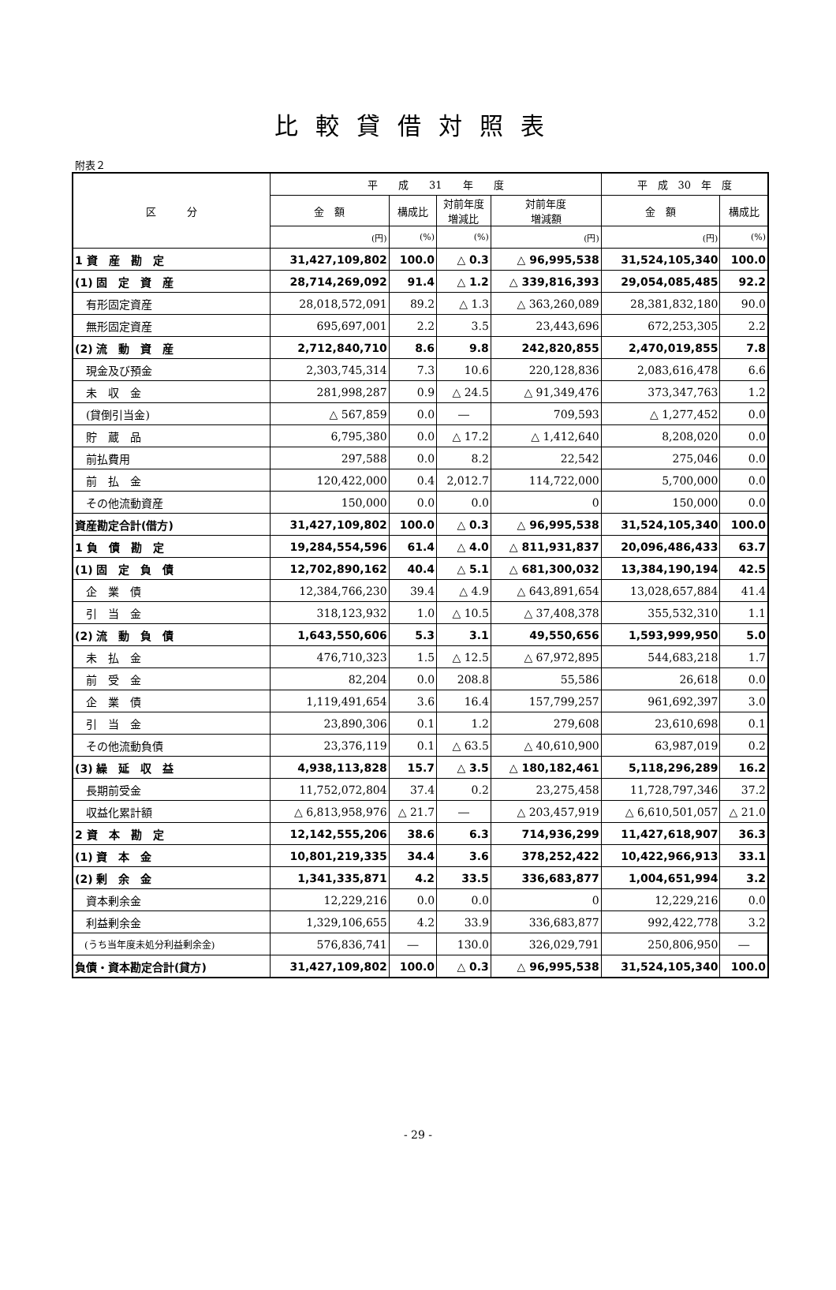比較貸借対照表
附表２
| 区 分 | 平 成 31 年 度 | | | | 平 成 30 年 度 | |
| --- | --- | --- | --- | --- | --- | --- |
| | 金 額 | 構成比 | 対前年度 増減比 | 対前年度 増減額 | 金 額 | 構成比 |
| | (円) | (%) | (%) | (円) | (円) | (%) |
| 1 資 産 勘 定 | 31,427,109,802 | 100.0 | △ 0.3 | △ 96,995,538 | 31,524,105,340 | 100.0 |
| (1) 固 定 資 産 | 28,714,269,092 | 91.4 | △ 1.2 | △ 339,816,393 | 29,054,085,485 | 92.2 |
| 有形固定資産 | 28,018,572,091 | 89.2 | △ 1.3 | △ 363,260,089 | 28,381,832,180 | 90.0 |
| 無形固定資産 | 695,697,001 | 2.2 | 3.5 | 23,443,696 | 672,253,305 | 2.2 |
| (2) 流 動 資 産 | 2,712,840,710 | 8.6 | 9.8 | 242,820,855 | 2,470,019,855 | 7.8 |
| 現金及び預金 | 2,303,745,314 | 7.3 | 10.6 | 220,128,836 | 2,083,616,478 | 6.6 |
| 未 収 金 | 281,998,287 | 0.9 | △ 24.5 | △ 91,349,476 | 373,347,763 | 1.2 |
| (貸倒引当金) | △ 567,859 | 0.0 | ― | 709,593 | △ 1,277,452 | 0.0 |
| 貯 蔵 品 | 6,795,380 | 0.0 | △ 17.2 | △ 1,412,640 | 8,208,020 | 0.0 |
| 前払費用 | 297,588 | 0.0 | 8.2 | 22,542 | 275,046 | 0.0 |
| 前 払 金 | 120,422,000 | 0.4 | 2,012.7 | 114,722,000 | 5,700,000 | 0.0 |
| その他流動資産 | 150,000 | 0.0 | 0.0 | 0 | 150,000 | 0.0 |
| 資産勘定合計(借方) | 31,427,109,802 | 100.0 | △ 0.3 | △ 96,995,538 | 31,524,105,340 | 100.0 |
| 1 負 債 勘 定 | 19,284,554,596 | 61.4 | △ 4.0 | △ 811,931,837 | 20,096,486,433 | 63.7 |
| (1) 固 定 負 債 | 12,702,890,162 | 40.4 | △ 5.1 | △ 681,300,032 | 13,384,190,194 | 42.5 |
| 企 業 債 | 12,384,766,230 | 39.4 | △ 4.9 | △ 643,891,654 | 13,028,657,884 | 41.4 |
| 引 当 金 | 318,123,932 | 1.0 | △ 10.5 | △ 37,408,378 | 355,532,310 | 1.1 |
| (2) 流 動 負 債 | 1,643,550,606 | 5.3 | 3.1 | 49,550,656 | 1,593,999,950 | 5.0 |
| 未 払 金 | 476,710,323 | 1.5 | △ 12.5 | △ 67,972,895 | 544,683,218 | 1.7 |
| 前 受 金 | 82,204 | 0.0 | 208.8 | 55,586 | 26,618 | 0.0 |
| 企 業 債 | 1,119,491,654 | 3.6 | 16.4 | 157,799,257 | 961,692,397 | 3.0 |
| 引 当 金 | 23,890,306 | 0.1 | 1.2 | 279,608 | 23,610,698 | 0.1 |
| その他流動負債 | 23,376,119 | 0.1 | △ 63.5 | △ 40,610,900 | 63,987,019 | 0.2 |
| (3) 繰 延 収 益 | 4,938,113,828 | 15.7 | △ 3.5 | △ 180,182,461 | 5,118,296,289 | 16.2 |
| 長期前受金 | 11,752,072,804 | 37.4 | 0.2 | 23,275,458 | 11,728,797,346 | 37.2 |
| 収益化累計額 | △ 6,813,958,976 | △ 21.7 | ― | △ 203,457,919 | △ 6,610,501,057 | △ 21.0 |
| 2 資 本 勘 定 | 12,142,555,206 | 38.6 | 6.3 | 714,936,299 | 11,427,618,907 | 36.3 |
| (1) 資 本 金 | 10,801,219,335 | 34.4 | 3.6 | 378,252,422 | 10,422,966,913 | 33.1 |
| (2) 剰 余 金 | 1,341,335,871 | 4.2 | 33.5 | 336,683,877 | 1,004,651,994 | 3.2 |
| 資本剰余金 | 12,229,216 | 0.0 | 0.0 | 0 | 12,229,216 | 0.0 |
| 利益剰余金 | 1,329,106,655 | 4.2 | 33.9 | 336,683,877 | 992,422,778 | 3.2 |
| (うち当年度未処分利益剰余金) | 576,836,741 | ― | 130.0 | 326,029,791 | 250,806,950 | ― |
| 負債・資本勘定合計(貸方) | 31,427,109,802 | 100.0 | △ 0.3 | △ 96,995,538 | 31,524,105,340 | 100.0 |
- 29 -